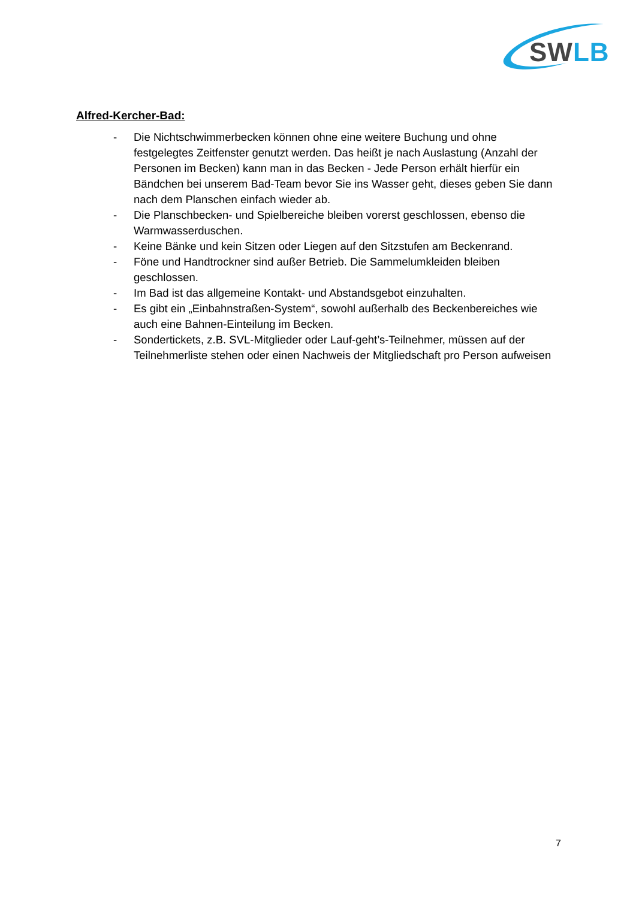SW LB
Alfred-Kercher-Bad:
- Die Nichtschwimmerbecken können ohne eine weitere Buchung und ohne festgelegtes Zeitfenster genutzt werden. Das heißt je nach Auslastung (Anzahl der Personen im Becken) kann man in das Becken - Jede Person erhält hierfür ein Bändchen bei unserem Bad-Team bevor Sie ins Wasser geht, dieses geben Sie dann nach dem Planschen einfach wieder ab.
- Die Planschbecken- und Spielbereiche bleiben vorerst geschlossen, ebenso die Warmwasserduschen.
- Keine Bänke und kein Sitzen oder Liegen auf den Sitzstufen am Beckenrand.
- Föne und Handtrockner sind außer Betrieb. Die Sammelumkleiden bleiben geschlossen.
- Im Bad ist das allgemeine Kontakt- und Abstandsgebot einzuhalten.
- Es gibt ein „Einbahnstraßen-System“, sowohl außerhalb des Beckenbereiches wie auch eine Bahnen-Einteilung im Becken.
- Sondertickets, z.B. SVL-Mitglieder oder Lauf-geht’s-Teilnehmer, müssen auf der Teilnehmerliste stehen oder einen Nachweis der Mitgliedschaft pro Person aufweisen
7